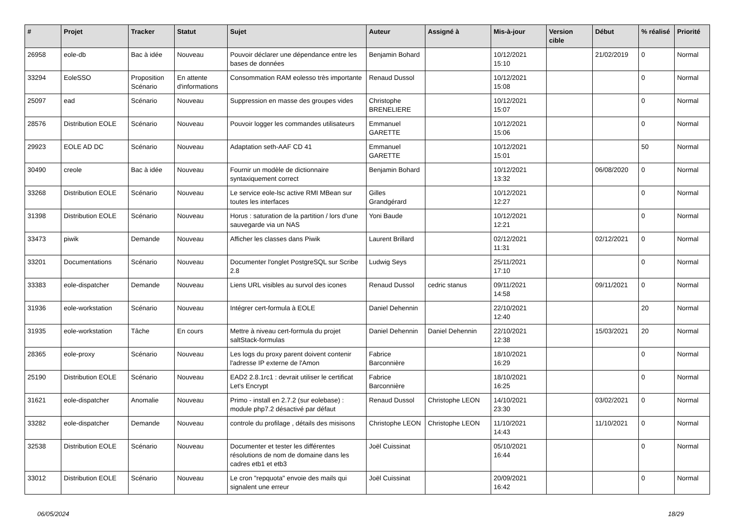| # | Projet | Tracker | Statut | Sujet | Auteur | Assigné à | Mis-à-jour | Version cible | Début | % réalisé | Priorité |
| --- | --- | --- | --- | --- | --- | --- | --- | --- | --- | --- | --- |
| 26958 | eole-db | Bac à idée | Nouveau | Pouvoir déclarer une dépendance entre les bases de données | Benjamin Bohard | | 10/12/2021 15:10 | | 21/02/2019 | 0 | Normal |
| 33294 | EoleSSO | Proposition Scénario | En attente d'informations | Consommation RAM eolesso très importante | Renaud Dussol | | 10/12/2021 15:08 | | | 0 | Normal |
| 25097 | ead | Scénario | Nouveau | Suppression en masse des groupes vides | Christophe BRENELIERE | | 10/12/2021 15:07 | | | 0 | Normal |
| 28576 | Distribution EOLE | Scénario | Nouveau | Pouvoir logger les commandes utilisateurs | Emmanuel GARETTE | | 10/12/2021 15:06 | | | 0 | Normal |
| 29923 | EOLE AD DC | Scénario | Nouveau | Adaptation seth-AAF CD 41 | Emmanuel GARETTE | | 10/12/2021 15:01 | | | 50 | Normal |
| 30490 | creole | Bac à idée | Nouveau | Fournir un modèle de dictionnaire syntaxiquement correct | Benjamin Bohard | | 10/12/2021 13:32 | | 06/08/2020 | 0 | Normal |
| 33268 | Distribution EOLE | Scénario | Nouveau | Le service eole-lsc active RMI MBean sur toutes les interfaces | Gilles Grandgérard | | 10/12/2021 12:27 | | | 0 | Normal |
| 31398 | Distribution EOLE | Scénario | Nouveau | Horus : saturation de la partition / lors d'une sauvegarde via un NAS | Yoni Baude | | 10/12/2021 12:21 | | | 0 | Normal |
| 33473 | piwik | Demande | Nouveau | Afficher les classes dans Piwik | Laurent Brillard | | 02/12/2021 11:31 | | 02/12/2021 | 0 | Normal |
| 33201 | Documentations | Scénario | Nouveau | Documenter l'onglet PostgreSQL sur Scribe 2.8 | Ludwig Seys | | 25/11/2021 17:10 | | | 0 | Normal |
| 33383 | eole-dispatcher | Demande | Nouveau | Liens URL visibles au survol des icones | Renaud Dussol | cedric stanus | 09/11/2021 14:58 | | 09/11/2021 | 0 | Normal |
| 31936 | eole-workstation | Scénario | Nouveau | Intégrer cert-formula à EOLE | Daniel Dehennin | | 22/10/2021 12:40 | | | 20 | Normal |
| 31935 | eole-workstation | Tâche | En cours | Mettre à niveau cert-formula du projet saltStack-formulas | Daniel Dehennin | Daniel Dehennin | 22/10/2021 12:38 | | 15/03/2021 | 20 | Normal |
| 28365 | eole-proxy | Scénario | Nouveau | Les logs du proxy parent doivent contenir l'adresse IP externe de l'Amon | Fabrice Barconnière | | 18/10/2021 16:29 | | | 0 | Normal |
| 25190 | Distribution EOLE | Scénario | Nouveau | EAD2 2.8.1rc1 : devrait utiliser le certificat Let's Encrypt | Fabrice Barconnière | | 18/10/2021 16:25 | | | 0 | Normal |
| 31621 | eole-dispatcher | Anomalie | Nouveau | Primo - install en 2.7.2 (sur eolebase) : module php7.2 désactivé par défaut | Renaud Dussol | Christophe LEON | 14/10/2021 23:30 | | 03/02/2021 | 0 | Normal |
| 33282 | eole-dispatcher | Demande | Nouveau | controle du profilage , détails des misisons | Christophe LEON | Christophe LEON | 11/10/2021 14:43 | | 11/10/2021 | 0 | Normal |
| 32538 | Distribution EOLE | Scénario | Nouveau | Documenter et tester les différentes résolutions de nom de domaine dans les cadres etb1 et etb3 | Joël Cuissinat | | 05/10/2021 16:44 | | | 0 | Normal |
| 33012 | Distribution EOLE | Scénario | Nouveau | Le cron "repquota" envoie des mails qui signalent une erreur | Joël Cuissinat | | 20/09/2021 16:42 | | | 0 | Normal |
06/05/2024 18/29